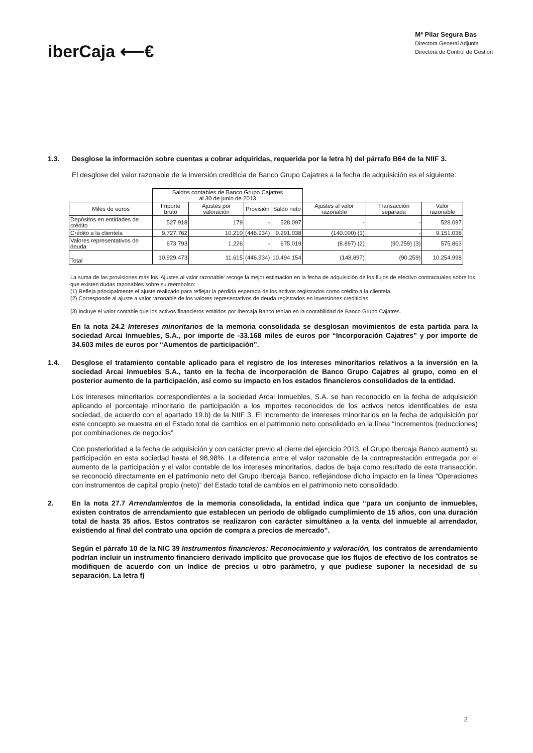iberCaja ⟵€
Mª Pilar Segura Bas
Directora General Adjunta
Directora de Control de Gestión
1.3. Desglose la información sobre cuentas a cobrar adquiridas, requerida por la letra h) del párrafo B64 de la NIIF 3.
El desglose del valor razonable de la inversión crediticia de Banco Grupo Cajatres a la fecha de adquisición es el siguiente:
| | Saldos contables de Banco Grupo Cajatres al 30 de junio de 2013 | | | | | | |
| --- | --- | --- | --- | --- | --- | --- | --- |
| Miles de euros | Importe bruto | Ajustes por valoración | Provisión | Saldo neto | Ajustes al valor razonable | Transacción separada | Valor razonable |
| Depósitos en entidades de crédito | 527.918 | 179 | - | 528.097 | - | - | 528.097 |
| Crédito a la clientela | 9.727.762 | 10.210 | (446.934) | 9.291.038 | (140.000) (1) | - | 9.151.038 |
| Valores representativos de deuda | 673.793 | 1.226 | - | 675.019 | (8.897) (2) | (90.259) (3) | 575.863 |
| Total | 10.929.473 | 11.615 | (446.934) | 10.494.154 | (148.897) | (90.259) | 10.254.998 |
La suma de las provisiones más los 'Ajustes al valor razonable' recoge la mejor estimación en la fecha de adquisición de los flujos de efectivo contractuales sobre los que existen dudas razonables sobre su reembolso:
(1) Refleja principalmente el ajuste realizado para reflejar la pérdida esperada de los activos registrados como crédito a la clientela.
(2) Corresponde al ajuste a valor razonable de los valores representativos de deuda registrados en inversiones crediticias.
(3) Incluye el valor contable que los activos financieros emitidos por Ibercaja Banco tenían en la contabilidad de Banco Grupo Cajatres.
En la nota 24.2 Intereses minoritarios de la memoria consolidada se desglosan movimientos de esta partida para la sociedad Arcai Inmuebles, S.A., por importe de -33.168 miles de euros por “Incorporación Cajatres” y por importe de 34.603 miles de euros por “Aumentos de participación”.
1.4. Desglose el tratamiento contable aplicado para el registro de los intereses minoritarios relativos a la inversión en la sociedad Arcai Inmuebles S.A., tanto en la fecha de incorporación de Banco Grupo Cajatres al grupo, como en el posterior aumento de la participación, así como su impacto en los estados financieros consolidados de la entidad.
Los intereses minoritarios correspondientes a la sociedad Arcai Inmuebles, S.A. se han reconocido en la fecha de adquisición aplicando el porcentaje minoritario de participación a los importes reconocidos de los activos netos identificables de esta sociedad, de acuerdo con el apartado 19.b) de la NIIF 3. El incremento de intereses minoritarios en la fecha de adquisición por este concepto se muestra en el Estado total de cambios en el patrimonio neto consolidado en la línea “Incrementos (reducciones) por combinaciones de negocios”
Con posterioridad a la fecha de adquisición y con carácter previo al cierre del ejercicio 2013, el Grupo Ibercaja Banco aumentó su participación en esta sociedad hasta el 98,98%. La diferencia entre el valor razonable de la contraprestación entregada por el aumento de la participación y el valor contable de los intereses minoritarios, dados de baja como resultado de esta transacción, se reconoció directamente en el patrimonio neto del Grupo Ibercaja Banco, reflejándose dicho impacto en la línea “Operaciones con instrumentos de capital propio (neto)” del Estado total de cambios en el patrimonio neto consolidado.
2. En la nota 27.7 Arrendamientos de la memoria consolidada, la entidad indica que “para un conjunto de inmuebles, existen contratos de arrendamiento que establecen un periodo de obligado cumplimiento de 15 años, con una duración total de hasta 35 años. Estos contratos se realizaron con carácter simultáneo a la venta del inmueble al arrendador, existiendo al final del contrato una opción de compra a precios de mercado”.
Según el párrafo 10 de la NIC 39 Instrumentos financieros: Reconocimiento y valoración, los contratos de arrendamiento podrían incluir un instrumento financiero derivado implícito que provocase que los flujos de efectivo de los contratos se modifiquen de acuerdo con un índice de precios u otro parámetro, y que pudiese suponer la necesidad de su separación. La letra f)
2